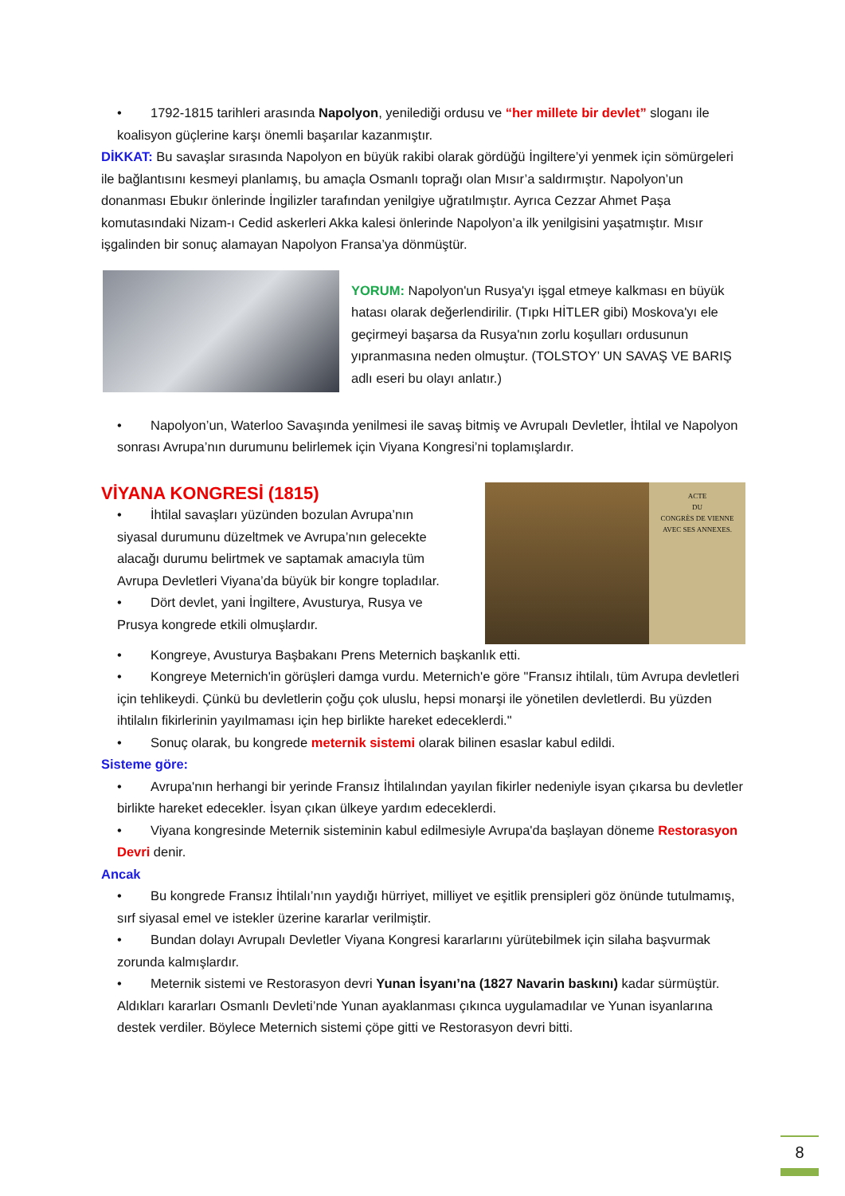• 1792-1815 tarihleri arasında Napolyon, yenilediği ordusu ve “her millete bir devlet” sloganı ile koalisyon güçlerine karşı önemli başarılar kazanmıştır.
DİKKAT: Bu savaşlar sırasında Napolyon en büyük rakibi olarak gördüğü İngiltere’yi yenmek için sömürgeleri ile bağlantısını kesmeyi planlamış, bu amaçla Osmanlı toprağı olan Mısır’a saldırmıştır. Napolyon’un donanması Ebukır önlerinde İngilizler tarafından yenilgiye uğratılmıştır. Ayrıca Cezzar Ahmet Paşa komutasındaki Nizam-ı Cedid askerleri Akka kalesi önlerinde Napolyon’a ilk yenilgisini yaşatmıştır. Mısır işgalinden bir sonuç alamayan Napolyon Fransa’ya dönmüştür.
YORUM: Napolyon'un Rusya'yı işgal etmeye kalkması en büyük hatası olarak değerlendirilir. (Tıpkı HİTLER gibi) Moskova'yı ele geçirmeyi başarsa da Rusya'nın zorlu koşulları ordusunun yıpranmasına neden olmuştur. (TOLSTOY’ UN SAVAŞ VE BARIŞ adlı eseri bu olayı anlatır.)
• Napolyon’un, Waterloo Savaşında yenilmesi ile savaş bitmiş ve Avrupalı Devletler, İhtilal ve Napolyon sonrası Avrupa’nın durumunu belirlemek için Viyana Kongresi’ni toplamışlardır.
VİYANA KONGRESİ (1815)
• İhtilal savaşları yüzünden bozulan Avrupa’nın siyasal durumunu düzeltmek ve Avrupa’nın gelecekte alacağı durumu belirtmek ve saptamak amacıyla tüm Avrupa Devletleri Viyana’da büyük bir kongre topladılar.
• Dört devlet, yani İngiltere, Avusturya, Rusya ve Prusya kongrede etkili olmuşlardır.
ACTE
DU
CONGRÈS DE VIENNE
AVEC SES ANNEXES.
• Kongreye, Avusturya Başbakanı Prens Meternich başkanlık etti.
• Kongreye Meternich'in görüşleri damga vurdu. Meternich'e göre "Fransız ihtilalı, tüm Avrupa devletleri için tehlikeydi. Çünkü bu devletlerin çoğu çok uluslu, hepsi monarşi ile yönetilen devletlerdi. Bu yüzden ihtilalın fikirlerinin yayılmaması için hep birlikte hareket edeceklerdi."
• Sonuç olarak, bu kongrede meternik sistemi olarak bilinen esaslar kabul edildi.
Sisteme göre:
• Avrupa'nın herhangi bir yerinde Fransız İhtilalından yayılan fikirler nedeniyle isyan çıkarsa bu devletler birlikte hareket edecekler. İsyan çıkan ülkeye yardım edeceklerdi.
• Viyana kongresinde Meternik sisteminin kabul edilmesiyle Avrupa'da başlayan döneme Restorasyon Devri denir.
Ancak
• Bu kongrede Fransız İhtilalı’nın yaydığı hürriyet, milliyet ve eşitlik prensipleri göz önünde tutulmamış, sırf siyasal emel ve istekler üzerine kararlar verilmiştir.
• Bundan dolayı Avrupalı Devletler Viyana Kongresi kararlarını yürütebilmek için silaha başvurmak zorunda kalmışlardır.
• Meternik sistemi ve Restorasyon devri Yunan İsyanı’na (1827 Navarin baskını) kadar sürmüştür. Aldıkları kararları Osmanlı Devleti’nde Yunan ayaklanması çıkınca uygulamadılar ve Yunan isyanlarına destek verdiler. Böylece Meternich sistemi çöpe gitti ve Restorasyon devri bitti.
8